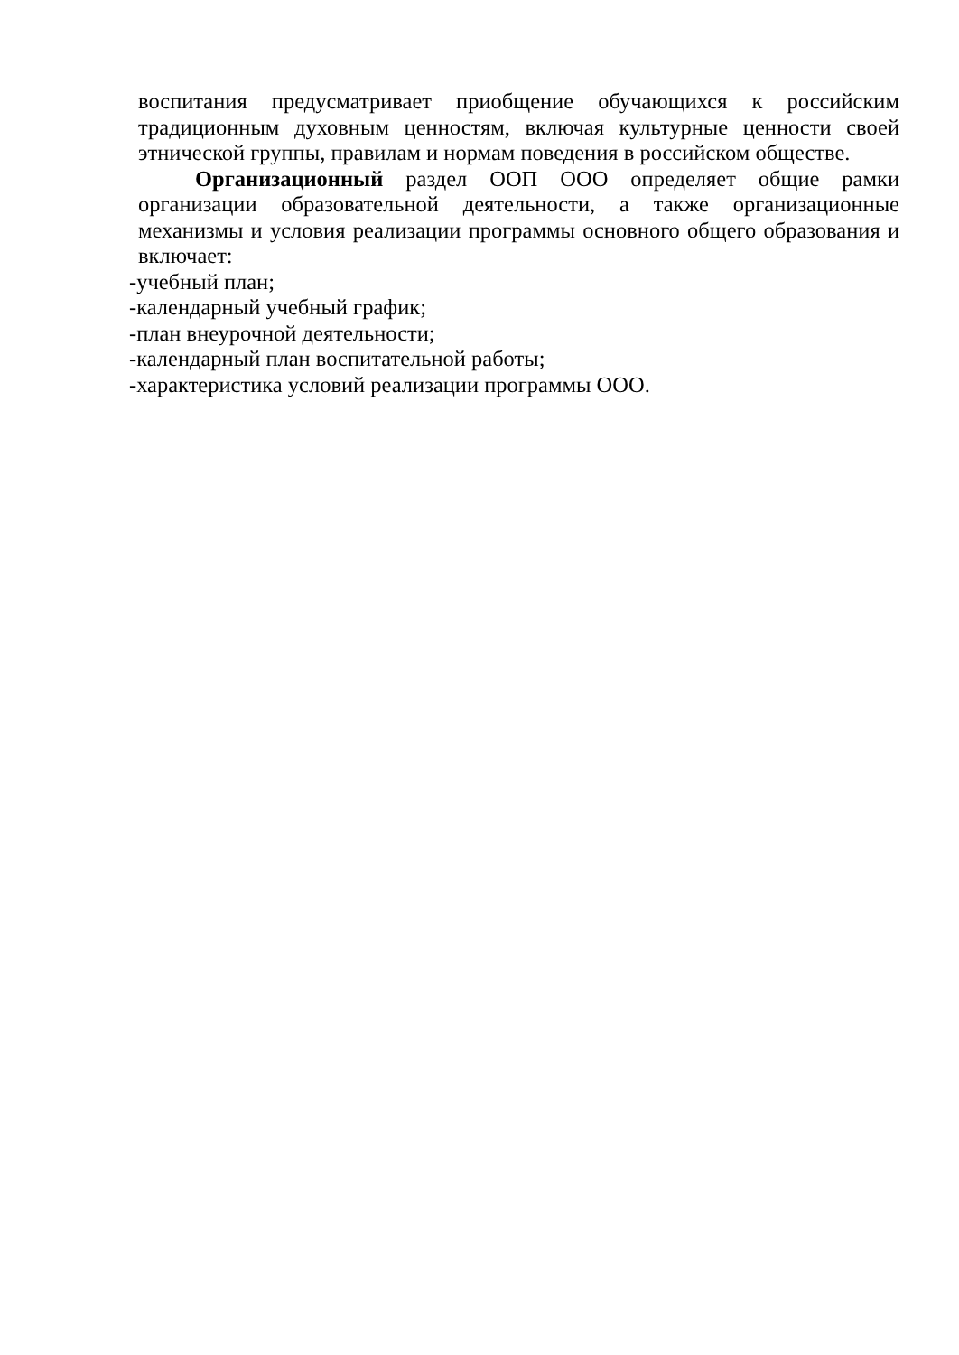воспитания предусматривает приобщение обучающихся к российским традиционным духовным ценностям, включая культурные ценности своей этнической группы, правилам и нормам поведения в российском обществе.
Организационный раздел ООП ООО определяет общие рамки организации образовательной деятельности, а также организационные механизмы и условия реализации программы основного общего образования и включает:
-учебный план;
-календарный учебный график;
-план внеурочной деятельности;
-календарный план воспитательной работы;
-характеристика условий реализации программы ООО.